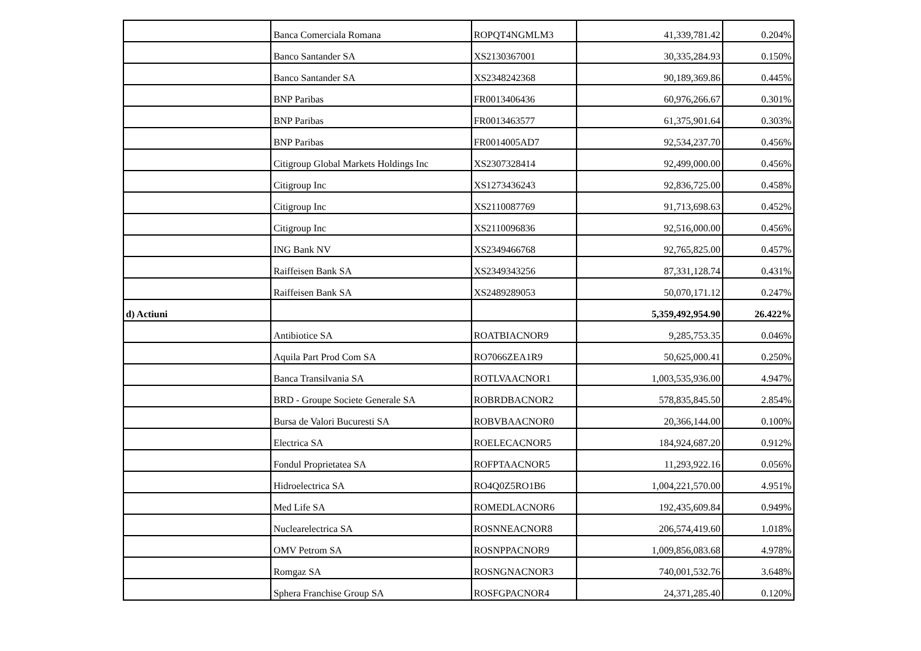| | Banca Comerciala Romana | ROPQT4NGMLM3 | 41,339,781.42 | 0.204% |
| | Banco Santander SA | XS2130367001 | 30,335,284.93 | 0.150% |
| | Banco Santander SA | XS2348242368 | 90,189,369.86 | 0.445% |
| | BNP Paribas | FR0013406436 | 60,976,266.67 | 0.301% |
| | BNP Paribas | FR0013463577 | 61,375,901.64 | 0.303% |
| | BNP Paribas | FR0014005AD7 | 92,534,237.70 | 0.456% |
| | Citigroup Global Markets Holdings Inc | XS2307328414 | 92,499,000.00 | 0.456% |
| | Citigroup Inc | XS1273436243 | 92,836,725.00 | 0.458% |
| | Citigroup Inc | XS2110087769 | 91,713,698.63 | 0.452% |
| | Citigroup Inc | XS2110096836 | 92,516,000.00 | 0.456% |
| | ING Bank NV | XS2349466768 | 92,765,825.00 | 0.457% |
| | Raiffeisen Bank SA | XS2349343256 | 87,331,128.74 | 0.431% |
| | Raiffeisen Bank SA | XS2489289053 | 50,070,171.12 | 0.247% |
| d) Actiuni | | | 5,359,492,954.90 | 26.422% |
| | Antibiotice SA | ROATBIACNOR9 | 9,285,753.35 | 0.046% |
| | Aquila Part Prod Com SA | RO7066ZEA1R9 | 50,625,000.41 | 0.250% |
| | Banca Transilvania SA | ROTLVAACNOR1 | 1,003,535,936.00 | 4.947% |
| | BRD - Groupe Societe Generale SA | ROBRDBACNOR2 | 578,835,845.50 | 2.854% |
| | Bursa de Valori Bucuresti SA | ROBVBAACNOR0 | 20,366,144.00 | 0.100% |
| | Electrica SA | ROELECACNOR5 | 184,924,687.20 | 0.912% |
| | Fondul Proprietatea SA | ROFPTAACNOR5 | 11,293,922.16 | 0.056% |
| | Hidroelectrica SA | RO4Q0Z5RO1B6 | 1,004,221,570.00 | 4.951% |
| | Med Life SA | ROMEDLACNOR6 | 192,435,609.84 | 0.949% |
| | Nuclearelectrica SA | ROSNNEACNOR8 | 206,574,419.60 | 1.018% |
| | OMV Petrom SA | ROSNPPACNOR9 | 1,009,856,083.68 | 4.978% |
| | Romgaz SA | ROSNGNACNOR3 | 740,001,532.76 | 3.648% |
| | Sphera Franchise Group SA | ROSFGPACNOR4 | 24,371,285.40 | 0.120% |